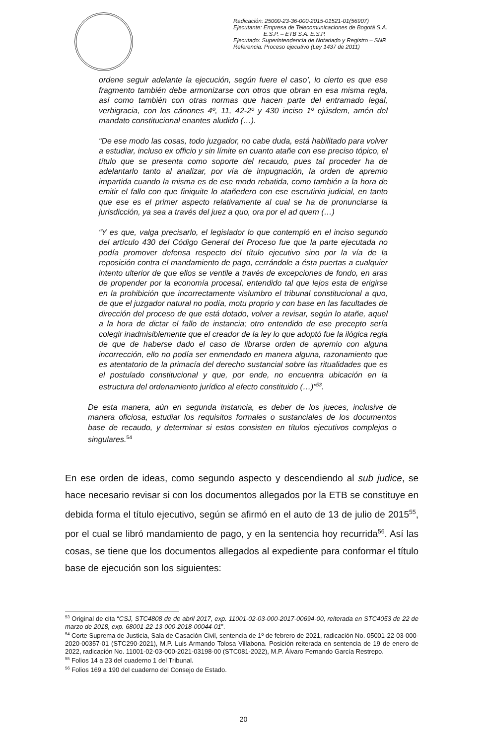Radicación: 25000-23-36-000-2015-01521-01(56907)
Ejecutante: Empresa de Telecomunicaciones de Bogotá S.A.
E.S.P. – ETB S.A. E.S.P.
Ejecutado: Superintendencia de Notariado y Registro – SNR
Referencia: Proceso ejecutivo (Ley 1437 de 2011)
ordene seguir adelante la ejecución, según fuere el caso’, lo cierto es que ese fragmento también debe armonizarse con otros que obran en esa misma regla, así como también con otras normas que hacen parte del entramado legal, verbigracia, con los cánones 4º, 11, 42-2º y 430 inciso 1º ejúsdem, amén del mandato constitucional enantes aludido (…).
“De ese modo las cosas, todo juzgador, no cabe duda, está habilitado para volver a estudiar, incluso ex officio y sin límite en cuanto atañe con ese preciso tópico, el título que se presenta como soporte del recaudo, pues tal proceder ha de adelantarlo tanto al analizar, por vía de impugnación, la orden de apremio impartida cuando la misma es de ese modo rebatida, como también a la hora de emitir el fallo con que finiquite lo atañedero con ese escrutinio judicial, en tanto que ese es el primer aspecto relativamente al cual se ha de pronunciarse la jurisdicción, ya sea a través del juez a quo, ora por el ad quem (…)
“Y es que, valga precisarlo, el legislador lo que contempló en el inciso segundo del artículo 430 del Código General del Proceso fue que la parte ejecutada no podía promover defensa respecto del título ejecutivo sino por la vía de la reposición contra el mandamiento de pago, cerrándole a ésta puertas a cualquier intento ulterior de que ellos se ventile a través de excepciones de fondo, en aras de propender por la economía procesal, entendido tal que lejos esta de erigirse en la prohibición que incorrectamente vislumbro el tribunal constitucional a quo, de que el juzgador natural no podía, motu proprio y con base en las facultades de dirección del proceso de que está dotado, volver a revisar, según lo atañe, aquel a la hora de dictar el fallo de instancia; otro entendido de ese precepto sería colegir inadmisiblemente que el creador de la ley lo que adoptó fue la ilógica regla de que de haberse dado el caso de librarse orden de apremio con alguna incorrección, ello no podía ser enmendado en manera alguna, razonamiento que es atentatorio de la primacía del derecho sustancial sobre las ritualidades que es el postulado constitucional y que, por ende, no encuentra ubicación en la estructura del ordenamiento jurídico al efecto constituido (…)”<sup>53</sup>.
De esta manera, aún en segunda instancia, es deber de los jueces, inclusive de manera oficiosa, estudiar los requisitos formales o sustanciales de los documentos base de recaudo, y determinar si estos consisten en títulos ejecutivos complejos o singulares.<sup>54</sup>
En ese orden de ideas, como segundo aspecto y descendiendo al sub judice, se hace necesario revisar si con los documentos allegados por la ETB se constituye en debida forma el título ejecutivo, según se afirmó en el auto de 13 de julio de 2015<sup>55</sup>, por el cual se libró mandamiento de pago, y en la sentencia hoy recurrida<sup>56</sup>. Así las cosas, se tiene que los documentos allegados al expediente para conformar el título base de ejecución son los siguientes:
<sup>53</sup> Original de cita “CSJ, STC4808 de de abril 2017, exp. 11001-02-03-000-2017-00694-00, reiterada en STC4053 de 22 de marzo de 2018, exp. 68001-22-13-000-2018-00044-01”.
<sup>54</sup> Corte Suprema de Justicia, Sala de Casación Civil, sentencia de 1º de febrero de 2021, radicación No. 05001-22-03-000-2020-00357-01 (STC290-2021), M.P. Luis Armando Tolosa Villabona. Posición reiterada en sentencia de 19 de enero de 2022, radicación No. 11001-02-03-000-2021-03198-00 (STC081-2022), M.P. Álvaro Fernando García Restrepo.
<sup>55</sup> Folios 14 a 23 del cuaderno 1 del Tribunal.
<sup>56</sup> Folios 169 a 190 del cuaderno del Consejo de Estado.
20